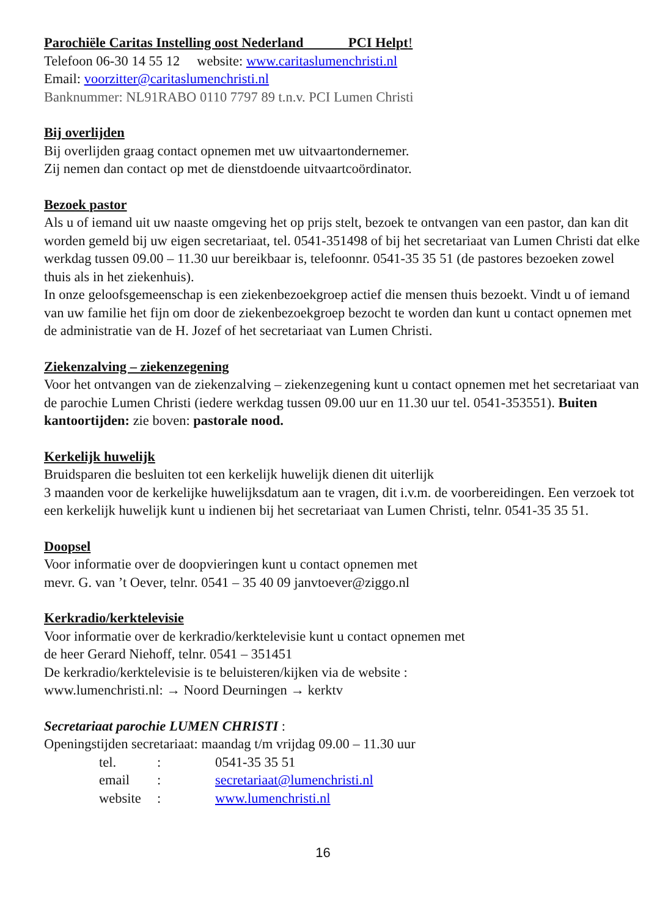Parochiële Caritas Instelling oost Nederland PCI Helpt!
Telefoon 06-30 14 55 12 website: www.caritaslumenchristi.nl
Email: voorzitter@caritaslumenchristi.nl
Banknummer: NL91RABO 0110 7797 89 t.n.v. PCI Lumen Christi
Bij overlijden
Bij overlijden graag contact opnemen met uw uitvaartondernemer.
Zij nemen dan contact op met de dienstdoende uitvaartcoördinator.
Bezoek pastor
Als u of iemand uit uw naaste omgeving het op prijs stelt, bezoek te ontvangen van een pastor, dan kan dit worden gemeld bij uw eigen secretariaat, tel. 0541-351498 of bij het secretariaat van Lumen Christi dat elke werkdag tussen 09.00 – 11.30 uur bereikbaar is, telefoonnr. 0541-35 35 51 (de pastores bezoeken zowel thuis als in het ziekenhuis).
In onze geloofsgemeenschap is een ziekenbezoekgroep actief die mensen thuis bezoekt. Vindt u of iemand van uw familie het fijn om door de ziekenbezoekgroep bezocht te worden dan kunt u contact opnemen met de administratie van de H. Jozef of het secretariaat van Lumen Christi.
Ziekenzalving – ziekenzegening
Voor het ontvangen van de ziekenzalving – ziekenzegening kunt u contact opnemen met het secretariaat van de parochie Lumen Christi (iedere werkdag tussen 09.00 uur en 11.30 uur tel. 0541-353551). Buiten kantoortijden: zie boven: pastorale nood.
Kerkelijk huwelijk
Bruidsparen die besluiten tot een kerkelijk huwelijk dienen dit uiterlijk
3 maanden voor de kerkelijke huwelijksdatum aan te vragen, dit i.v.m. de voorbereidingen. Een verzoek tot een kerkelijk huwelijk kunt u indienen bij het secretariaat van Lumen Christi, telnr. 0541-35 35 51.
Doopsel
Voor informatie over de doopvieringen kunt u contact opnemen met
mevr. G. van ’t Oever, telnr. 0541 – 35 40 09 janvtoever@ziggo.nl
Kerkradio/kerktelevisie
Voor informatie over de kerkradio/kerktelevisie kunt u contact opnemen met
de heer Gerard Niehoff, telnr. 0541 – 351451
De kerkradio/kerktelevisie is te beluisteren/kijken via de website :
www.lumenchristi.nl: → Noord Deurningen → kerktv
Secretariaat parochie LUMEN CHRISTI :
Openingstijden secretariaat: maandag t/m vrijdag 09.00 – 11.30 uur
tel.: 0541-35 35 51
email: secretariaat@lumenchristi.nl
website: www.lumenchristi.nl
16